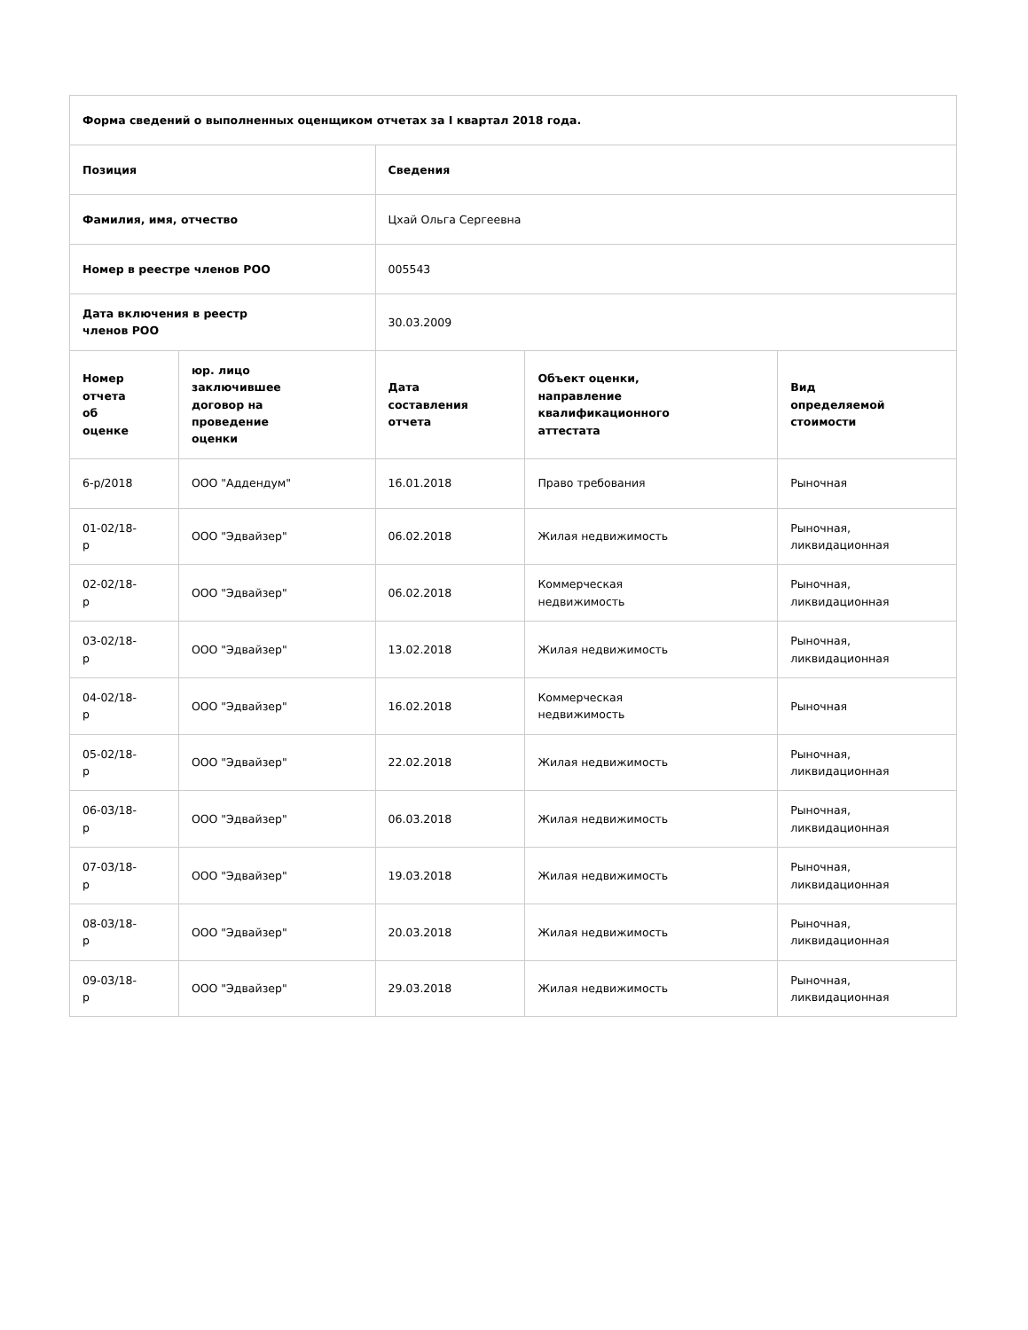| Форма сведений о выполненных оценщиком отчетах за I квартал 2018 года. | | | | |
| --- | --- | --- | --- | --- |
| Позиция | | Сведения | | |
| Фамилия, имя, отчество | | Цхай Ольга Сергеевна | | |
| Номер в реестре членов РОО | | 005543 | | |
| Дата включения в реестр членов РОО | | 30.03.2009 | | |
| Номер отчета об оценке | юр. лицо заключившее договор на проведение оценки | Дата составления отчета | Объект оценки, направление квалификационного аттестата | Вид определяемой стоимости |
| 6-р/2018 | ООО "Аддендум" | 16.01.2018 | Право требования | Рыночная |
| 01-02/18- р | ООО "Эдвайзер" | 06.02.2018 | Жилая недвижимость | Рыночная, ликвидационная |
| 02-02/18- р | ООО "Эдвайзер" | 06.02.2018 | Коммерческая недвижимость | Рыночная, ликвидационная |
| 03-02/18- р | ООО "Эдвайзер" | 13.02.2018 | Жилая недвижимость | Рыночная, ликвидационная |
| 04-02/18- р | ООО "Эдвайзер" | 16.02.2018 | Коммерческая недвижимость | Рыночная |
| 05-02/18- р | ООО "Эдвайзер" | 22.02.2018 | Жилая недвижимость | Рыночная, ликвидационная |
| 06-03/18- р | ООО "Эдвайзер" | 06.03.2018 | Жилая недвижимость | Рыночная, ликвидационная |
| 07-03/18- р | ООО "Эдвайзер" | 19.03.2018 | Жилая недвижимость | Рыночная, ликвидационная |
| 08-03/18- р | ООО "Эдвайзер" | 20.03.2018 | Жилая недвижимость | Рыночная, ликвидационная |
| 09-03/18- р | ООО "Эдвайзер" | 29.03.2018 | Жилая недвижимость | Рыночная, ликвидационная |